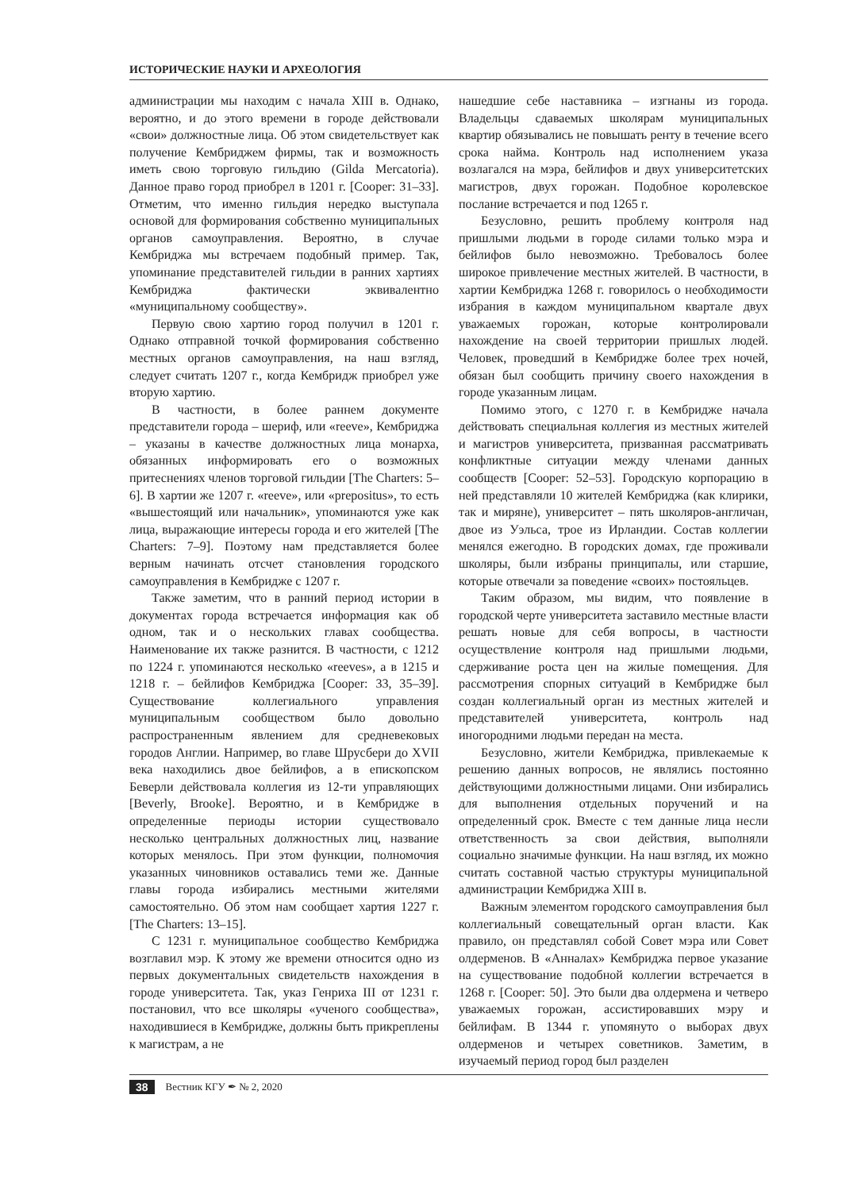ИСТОРИЧЕСКИЕ НАУКИ И АРХЕОЛОГИЯ
администрации мы находим с начала XIII в. Однако, вероятно, и до этого времени в городе действовали «свои» должностные лица. Об этом свидетельствует как получение Кембриджем фирмы, так и возможность иметь свою торговую гильдию (Gilda Mercatoria). Данное право город приобрел в 1201 г. [Cooper: 31–33]. Отметим, что именно гильдия нередко выступала основой для формирования собственно муниципальных органов самоуправления. Вероятно, в случае Кембриджа мы встречаем подобный пример. Так, упоминание представителей гильдии в ранних хартиях Кембриджа фактически эквивалентно «муниципальному сообществу».
Первую свою хартию город получил в 1201 г. Однако отправной точкой формирования собственно местных органов самоуправления, на наш взгляд, следует считать 1207 г., когда Кембридж приобрел уже вторую хартию.
В частности, в более раннем документе представители города – шериф, или «reeve», Кембриджа – указаны в качестве должностных лица монарха, обязанных информировать его о возможных притеснениях членов торговой гильдии [The Charters: 5–6]. В хартии же 1207 г. «reeve», или «prepositus», то есть «вышестоящий или начальник», упоминаются уже как лица, выражающие интересы города и его жителей [The Charters: 7–9]. Поэтому нам представляется более верным начинать отсчет становления городского самоуправления в Кембридже с 1207 г.
Также заметим, что в ранний период истории в документах города встречается информация как об одном, так и о нескольких главах сообщества. Наименование их также разнится. В частности, с 1212 по 1224 г. упоминаются несколько «reeves», а в 1215 и 1218 г. – бейлифов Кембриджа [Cooper: 33, 35–39]. Существование коллегиального управления муниципальным сообществом было довольно распространенным явлением для средневековых городов Англии. Например, во главе Шрусбери до XVII века находились двое бейлифов, а в епископском Беверли действовала коллегия из 12-ти управляющих [Beverly, Brooke]. Вероятно, и в Кембридже в определенные периоды истории существовало несколько центральных должностных лиц, название которых менялось. При этом функции, полномочия указанных чиновников оставались теми же. Данные главы города избирались местными жителями самостоятельно. Об этом нам сообщает хартия 1227 г. [The Charters: 13–15].
С 1231 г. муниципальное сообщество Кембриджа возглавил мэр. К этому же времени относится одно из первых документальных свидетельств нахождения в городе университета. Так, указ Генриха III от 1231 г. постановил, что все школяры «ученого сообщества», находившиеся в Кембридже, должны быть прикреплены к магистрам, а не
нашедшие себе наставника – изгнаны из города. Владельцы сдаваемых школярам муниципальных квартир обязывались не повышать ренту в течение всего срока найма. Контроль над исполнением указа возлагался на мэра, бейлифов и двух университетских магистров, двух горожан. Подобное королевское послание встречается и под 1265 г.
Безусловно, решить проблему контроля над пришлыми людьми в городе силами только мэра и бейлифов было невозможно. Требовалось более широкое привлечение местных жителей. В частности, в хартии Кембриджа 1268 г. говорилось о необходимости избрания в каждом муниципальном квартале двух уважаемых горожан, которые контролировали нахождение на своей территории пришлых людей. Человек, проведший в Кембридже более трех ночей, обязан был сообщить причину своего нахождения в городе указанным лицам.
Помимо этого, с 1270 г. в Кембридже начала действовать специальная коллегия из местных жителей и магистров университета, призванная рассматривать конфликтные ситуации между членами данных сообществ [Cooper: 52–53]. Городскую корпорацию в ней представляли 10 жителей Кембриджа (как клирики, так и миряне), университет – пять школяров-англичан, двое из Уэльса, трое из Ирландии. Состав коллегии менялся ежегодно. В городских домах, где проживали школяры, были избраны принципалы, или старшие, которые отвечали за поведение «своих» постояльцев.
Таким образом, мы видим, что появление в городской черте университета заставило местные власти решать новые для себя вопросы, в частности осуществление контроля над пришлыми людьми, сдерживание роста цен на жилые помещения. Для рассмотрения спорных ситуаций в Кембридже был создан коллегиальный орган из местных жителей и представителей университета, контроль над иногородними людьми передан на места.
Безусловно, жители Кембриджа, привлекаемые к решению данных вопросов, не являлись постоянно действующими должностными лицами. Они избирались для выполнения отдельных поручений и на определенный срок. Вместе с тем данные лица несли ответственность за свои действия, выполняли социально значимые функции. На наш взгляд, их можно считать составной частью структуры муниципальной администрации Кембриджа XIII в.
Важным элементом городского самоуправления был коллегиальный совещательный орган власти. Как правило, он представлял собой Совет мэра или Совет олдерменов. В «Анналах» Кембриджа первое указание на существование подобной коллегии встречается в 1268 г. [Cooper: 50]. Это были два олдермена и четверо уважаемых горожан, ассистировавших мэру и бейлифам. В 1344 г. упомянуто о выборах двух олдерменов и четырех советников. Заметим, в изучаемый период город был разделен
38 Вестник КГУ ✒ № 2, 2020